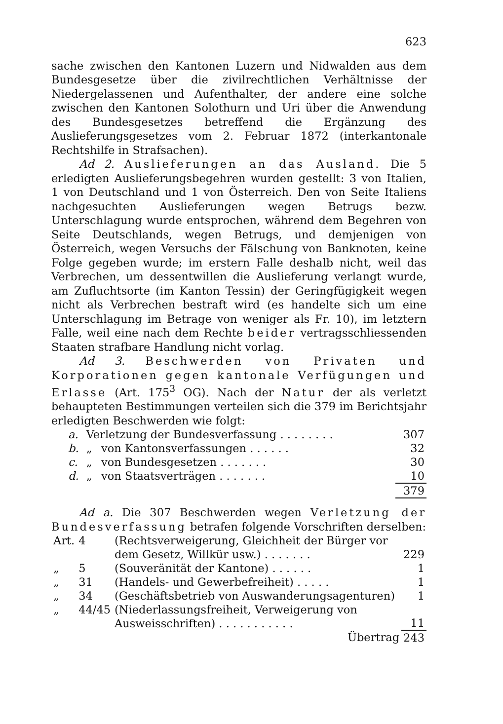623
sache zwischen den Kantonen Luzern und Nidwalden aus dem Bundesgesetze über die zivilrechtlichen Verhältnisse der Niedergelassenen und Aufenthalter, der andere eine solche zwischen den Kantonen Solothurn und Uri über die Anwendung des Bundesgesetzes betreffend die Ergänzung des Auslieferungsgesetzes vom 2. Februar 1872 (interkantonale Rechtshilfe in Strafsachen).
Ad 2. Auslieferungen an das Ausland. Die 5 erledigten Auslieferungsbegehren wurden gestellt: 3 von Italien, 1 von Deutschland und 1 von Österreich. Den von Seite Italiens nachgesuchten Auslieferungen wegen Betrugs bezw. Unterschlagung wurde entsprochen, während dem Begehren von Seite Deutschlands, wegen Betrugs, und demjenigen von Österreich, wegen Versuchs der Fälschung von Banknoten, keine Folge gegeben wurde; im erstern Falle deshalb nicht, weil das Verbrechen, um dessentwillen die Auslieferung verlangt wurde, am Zufluchtsorte (im Kanton Tessin) der Geringfügigkeit wegen nicht als Verbrechen bestraft wird (es handelte sich um eine Unterschlagung im Betrage von weniger als Fr. 10), im letztern Falle, weil eine nach dem Rechte beider vertragsschliessenden Staaten strafbare Handlung nicht vorlag.
Ad 3. Beschwerden von Privaten und Korporationen gegen kantonale Verfügungen und Erlasse (Art. 175<sup>3</sup> OG). Nach der Natur der als verletzt behaupteten Bestimmungen verteilen sich die 379 im Berichtsjahr erledigten Beschwerden wie folgt:
| a. | Verletzung der Bundesverfassung . . . . . . . . | | 307 |
| b. | „ | von Kantonsverfassungen . . . . . . | 32 |
| c. | „ | von Bundesgesetzen . . . . . . . | 30 |
| d. | „ | von Staatsverträgen . . . . . . . | 10 |
| | | | 379 |
Ad a. Die 307 Beschwerden wegen Verletzung der Bundesverfassung betrafen folgende Vorschriften derselben:
| Art. | 4 | (Rechtsverweigerung, Gleichheit der Bürger vor dem Gesetz, Willkür usw.) . . . . . . . | 229 |
| „ | 5 | (Souveränität der Kantone) . . . . . . | 1 |
| „ | 31 | (Handels- und Gewerbefreiheit) . . . . . | 1 |
| „ | 34 | (Geschäftsbetrieb von Auswanderungsagenturen) | 1 |
| „ | 44/45 | (Niederlassungsfreiheit, Verweigerung von Ausweisschriften) . . . . . . . . . . . | 11 |
| | | Übertrag | 243 |